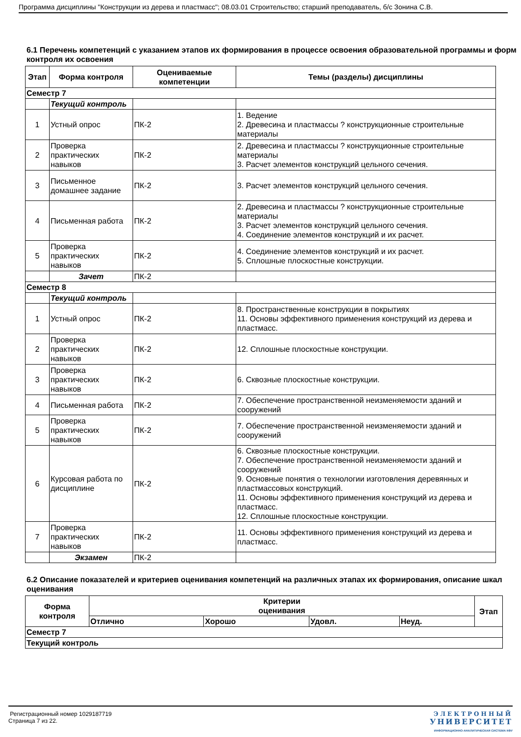Программа дисциплины "Конструкции из дерева и пластмасс"; 08.03.01 Строительство; старший преподаватель, б/с Зонина С.В.
6.1 Перечень компетенций с указанием этапов их формирования в процессе освоения образовательной программы и форм контроля их освоения
| Этап | Форма контроля | Оцениваемые компетенции | Темы (разделы) дисциплины |
| --- | --- | --- | --- |
| Семестр 7 | | | |
| | Текущий контроль | | |
| 1 | Устный опрос | ПК-2 | 1. Ведение 2. Древесина и пластмассы ? конструкционные строительные материалы |
| 2 | Проверка практических навыков | ПК-2 | 2. Древесина и пластмассы ? конструкционные строительные материалы 3. Расчет элементов конструкций цельного сечения. |
| 3 | Письменное домашнее задание | ПК-2 | 3. Расчет элементов конструкций цельного сечения. |
| 4 | Письменная работа | ПК-2 | 2. Древесина и пластмассы ? конструкционные строительные материалы 3. Расчет элементов конструкций цельного сечения. 4. Соединение элементов конструкций и их расчет. |
| 5 | Проверка практических навыков | ПК-2 | 4. Соединение элементов конструкций и их расчет. 5. Сплошные плоскостные конструкции. |
| | Зачет | ПК-2 | |
| Семестр 8 | | | |
| | Текущий контроль | | |
| 1 | Устный опрос | ПК-2 | 8. Пространственные конструкции в покрытиях 11. Основы эффективного применения конструкций из дерева и пластмасс. |
| 2 | Проверка практических навыков | ПК-2 | 12. Сплошные плоскостные конструкции. |
| 3 | Проверка практических навыков | ПК-2 | 6. Сквозные плоскостные конструкции. |
| 4 | Письменная работа | ПК-2 | 7. Обеспечение пространственной неизменяемости зданий и сооружений |
| 5 | Проверка практических навыков | ПК-2 | 7. Обеспечение пространственной неизменяемости зданий и сооружений |
| 6 | Курсовая работа по дисциплине | ПК-2 | 6. Сквозные плоскостные конструкции. 7. Обеспечение пространственной неизменяемости зданий и сооружений 9. Основные понятия о технологии изготовления деревянных и пластмассовых конструкций. 11. Основы эффективного применения конструкций из дерева и пластмасс. 12. Сплошные плоскостные конструкции. |
| 7 | Проверка практических навыков | ПК-2 | 11. Основы эффективного применения конструкций из дерева и пластмасс. |
| | Экзамен | ПК-2 | |
6.2 Описание показателей и критериев оценивания компетенций на различных этапах их формирования, описание шкал оценивания
| Форма контроля | Критерии оценивания | | | | Этап |
| --- | --- | --- | --- | --- | --- |
| | Отлично | Хорошо | Удовл. | Неуд. | |
| Семестр 7 | | | | | |
| Текущий контроль | | | | | |
Регистрационный номер 1029187719
Страница 7 из 22.
ЭЛЕКТРОННЫЙ
УНИВЕРСИТЕТ
ИНФОРМАЦИОННО-АНАЛИТИЧЕСКАЯ СИСТЕМА КФУ